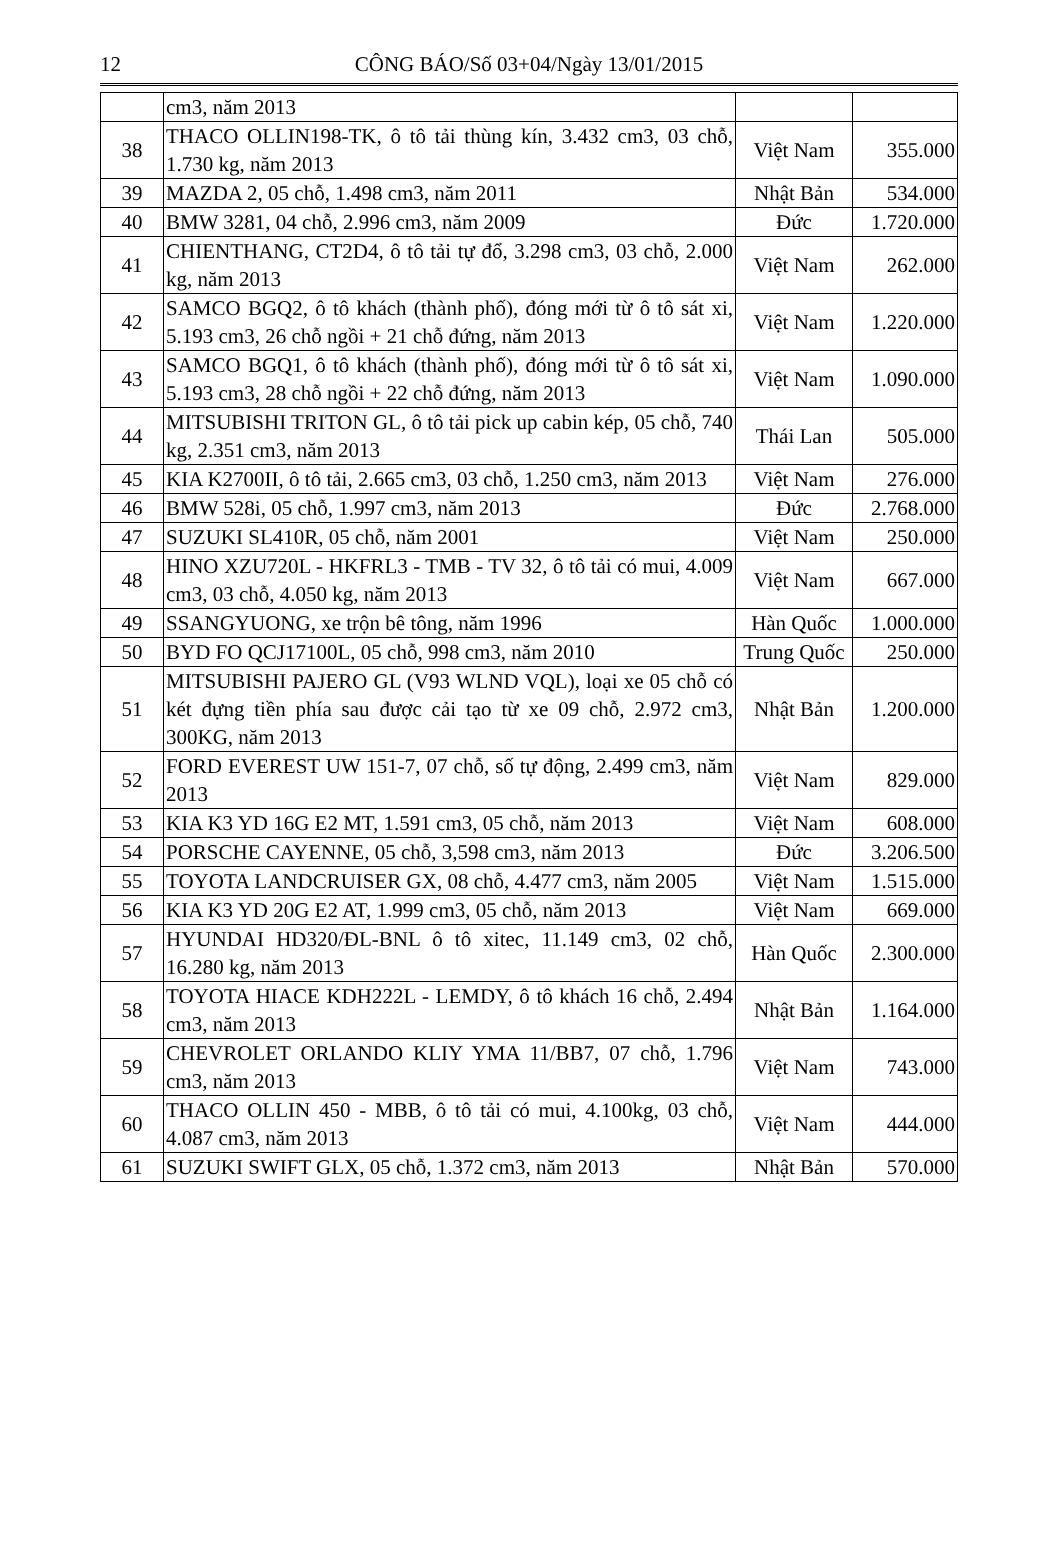12 CÔNG BÁO/Số 03+04/Ngày 13/01/2015
| | cm3, năm 2013 | | |
| 38 | THACO OLLIN198-TK, ô tô tải thùng kín, 3.432 cm3, 03 chỗ, 1.730 kg, năm 2013 | Việt Nam | 355.000 |
| 39 | MAZDA 2, 05 chỗ, 1.498 cm3, năm 2011 | Nhật Bản | 534.000 |
| 40 | BMW 3281, 04 chỗ, 2.996 cm3, năm 2009 | Đức | 1.720.000 |
| 41 | CHIENTHANG, CT2D4, ô tô tải tự đổ, 3.298 cm3, 03 chỗ, 2.000 kg, năm 2013 | Việt Nam | 262.000 |
| 42 | SAMCO BGQ2, ô tô khách (thành phố), đóng mới từ ô tô sát xi, 5.193 cm3, 26 chỗ ngồi + 21 chỗ đứng, năm 2013 | Việt Nam | 1.220.000 |
| 43 | SAMCO BGQ1, ô tô khách (thành phố), đóng mới từ ô tô sát xi, 5.193 cm3, 28 chỗ ngồi + 22 chỗ đứng, năm 2013 | Việt Nam | 1.090.000 |
| 44 | MITSUBISHI TRITON GL, ô tô tải pick up cabin kép, 05 chỗ, 740 kg, 2.351 cm3, năm 2013 | Thái Lan | 505.000 |
| 45 | KIA K2700II, ô tô tải, 2.665 cm3, 03 chỗ, 1.250 cm3, năm 2013 | Việt Nam | 276.000 |
| 46 | BMW 528i, 05 chỗ, 1.997 cm3, năm 2013 | Đức | 2.768.000 |
| 47 | SUZUKI SL410R, 05 chỗ, năm 2001 | Việt Nam | 250.000 |
| 48 | HINO XZU720L - HKFRL3 - TMB - TV 32, ô tô tải có mui, 4.009 cm3, 03 chỗ, 4.050 kg, năm 2013 | Việt Nam | 667.000 |
| 49 | SSANGYUONG, xe trộn bê tông, năm 1996 | Hàn Quốc | 1.000.000 |
| 50 | BYD FO QCJ17100L, 05 chỗ, 998 cm3, năm 2010 | Trung Quốc | 250.000 |
| 51 | MITSUBISHI PAJERO GL (V93 WLND VQL), loại xe 05 chỗ có két đựng tiền phía sau được cải tạo từ xe 09 chỗ, 2.972 cm3, 300KG, năm 2013 | Nhật Bản | 1.200.000 |
| 52 | FORD EVEREST UW 151-7, 07 chỗ, số tự động, 2.499 cm3, năm 2013 | Việt Nam | 829.000 |
| 53 | KIA K3 YD 16G E2 MT, 1.591 cm3, 05 chỗ, năm 2013 | Việt Nam | 608.000 |
| 54 | PORSCHE CAYENNE, 05 chỗ, 3,598 cm3, năm 2013 | Đức | 3.206.500 |
| 55 | TOYOTA LANDCRUISER GX, 08 chỗ, 4.477 cm3, năm 2005 | Việt Nam | 1.515.000 |
| 56 | KIA K3 YD 20G E2 AT, 1.999 cm3, 05 chỗ, năm 2013 | Việt Nam | 669.000 |
| 57 | HYUNDAI HD320/ĐL-BNL ô tô xitec, 11.149 cm3, 02 chỗ, 16.280 kg, năm 2013 | Hàn Quốc | 2.300.000 |
| 58 | TOYOTA HIACE KDH222L - LEMDY, ô tô khách 16 chỗ, 2.494 cm3, năm 2013 | Nhật Bản | 1.164.000 |
| 59 | CHEVROLET ORLANDO KLIY YMA 11/BB7, 07 chỗ, 1.796 cm3, năm 2013 | Việt Nam | 743.000 |
| 60 | THACO OLLIN 450 - MBB, ô tô tải có mui, 4.100kg, 03 chỗ, 4.087 cm3, năm 2013 | Việt Nam | 444.000 |
| 61 | SUZUKI SWIFT GLX, 05 chỗ, 1.372 cm3, năm 2013 | Nhật Bản | 570.000 |